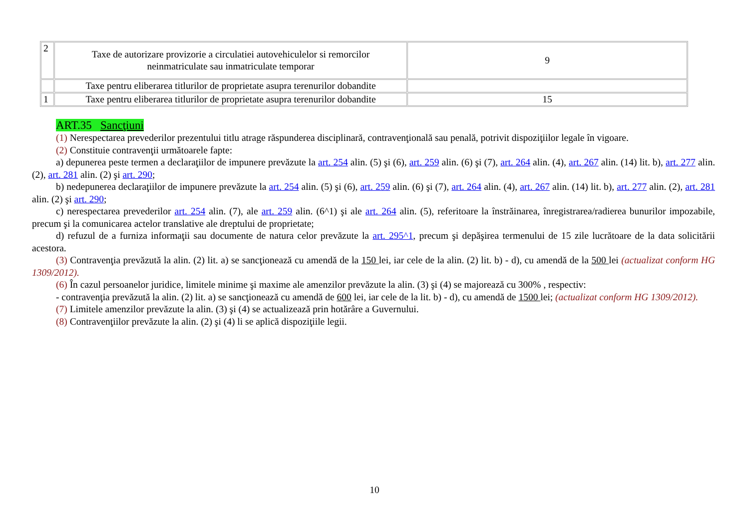| 2 | Taxe de autorizare provizorie a circulatiei autovehiculelor si remorcilor neinmatriculate sau inmatriculate temporar | 9 |
| | Taxe pentru eliberarea titlurilor de proprietate asupra terenurilor dobandite | |
| 1 | Taxe pentru eliberarea titlurilor de proprietate asupra terenurilor dobandite | 15 |
ART.35 Sancţiuni
(1) Nerespectarea prevederilor prezentului titlu atrage răspunderea disciplinară, contravenţională sau penală, potrivit dispoziţiilor legale în vigoare.
(2) Constituie contravenţii următoarele fapte:
a) depunerea peste termen a declaraţiilor de impunere prevăzute la art. 254 alin. (5) şi (6), art. 259 alin. (6) şi (7), art. 264 alin. (4), art. 267 alin. (14) lit. b), art. 277 alin. (2), art. 281 alin. (2) şi art. 290;
b) nedepunerea declaraţiilor de impunere prevăzute la art. 254 alin. (5) şi (6), art. 259 alin. (6) şi (7), art. 264 alin. (4), art. 267 alin. (14) lit. b), art. 277 alin. (2), art. 281 alin. (2) şi art. 290;
c) nerespectarea prevederilor art. 254 alin. (7), ale art. 259 alin. (6^1) şi ale art. 264 alin. (5), referitoare la înstrăinarea, înregistrarea/radierea bunurilor impozabile, precum şi la comunicarea actelor translative ale dreptului de proprietate;
d) refuzul de a furniza informaţii sau documente de natura celor prevăzute la art. 295^1, precum şi depăşirea termenului de 15 zile lucrătoare de la data solicitării acestora.
(3) Contravenţia prevăzută la alin. (2) lit. a) se sancţionează cu amendă de la 150 lei, iar cele de la alin. (2) lit. b) - d), cu amendă de la 500 lei (actualizat conform HG 1309/2012).
(6) În cazul persoanelor juridice, limitele minime şi maxime ale amenzilor prevăzute la alin. (3) şi (4) se majorează cu 300% , respectiv:
- contravenţia prevăzută la alin. (2) lit. a) se sancţionează cu amendă de 600 lei, iar cele de la lit. b) - d), cu amendă de 1500 lei; (actualizat conform HG 1309/2012).
(7) Limitele amenzilor prevăzute la alin. (3) şi (4) se actualizează prin hotărâre a Guvernului.
(8) Contravenţiilor prevăzute la alin. (2) şi (4) li se aplică dispoziţiile legii.
10